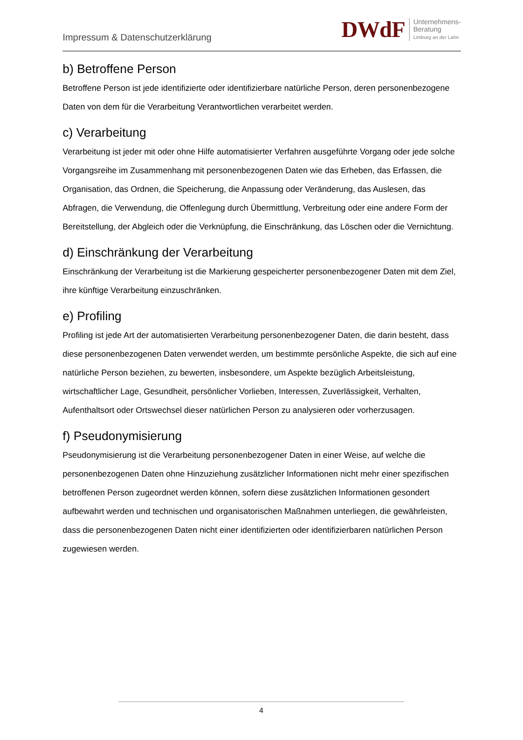Impressum & Datenschutzerklärung
DWdF
Unternehmens-
Beratung
Limburg an der Lahn
b) Betroffene Person
Betroffene Person ist jede identifizierte oder identifizierbare natürliche Person, deren personenbezogene Daten von dem für die Verarbeitung Verantwortlichen verarbeitet werden.
c) Verarbeitung
Verarbeitung ist jeder mit oder ohne Hilfe automatisierter Verfahren ausgeführte Vorgang oder jede solche Vorgangsreihe im Zusammenhang mit personenbezogenen Daten wie das Erheben, das Erfassen, die Organisation, das Ordnen, die Speicherung, die Anpassung oder Veränderung, das Auslesen, das Abfragen, die Verwendung, die Offenlegung durch Übermittlung, Verbreitung oder eine andere Form der Bereitstellung, der Abgleich oder die Verknüpfung, die Einschränkung, das Löschen oder die Vernichtung.
d) Einschränkung der Verarbeitung
Einschränkung der Verarbeitung ist die Markierung gespeicherter personenbezogener Daten mit dem Ziel, ihre künftige Verarbeitung einzuschränken.
e) Profiling
Profiling ist jede Art der automatisierten Verarbeitung personenbezogener Daten, die darin besteht, dass diese personenbezogenen Daten verwendet werden, um bestimmte persönliche Aspekte, die sich auf eine natürliche Person beziehen, zu bewerten, insbesondere, um Aspekte bezüglich Arbeitsleistung, wirtschaftlicher Lage, Gesundheit, persönlicher Vorlieben, Interessen, Zuverlässigkeit, Verhalten, Aufenthaltsort oder Ortswechsel dieser natürlichen Person zu analysieren oder vorherzusagen.
f) Pseudonymisierung
Pseudonymisierung ist die Verarbeitung personenbezogener Daten in einer Weise, auf welche die personenbezogenen Daten ohne Hinzuziehung zusätzlicher Informationen nicht mehr einer spezifischen betroffenen Person zugeordnet werden können, sofern diese zusätzlichen Informationen gesondert aufbewahrt werden und technischen und organisatorischen Maßnahmen unterliegen, die gewährleisten, dass die personenbezogenen Daten nicht einer identifizierten oder identifizierbaren natürlichen Person zugewiesen werden.
4